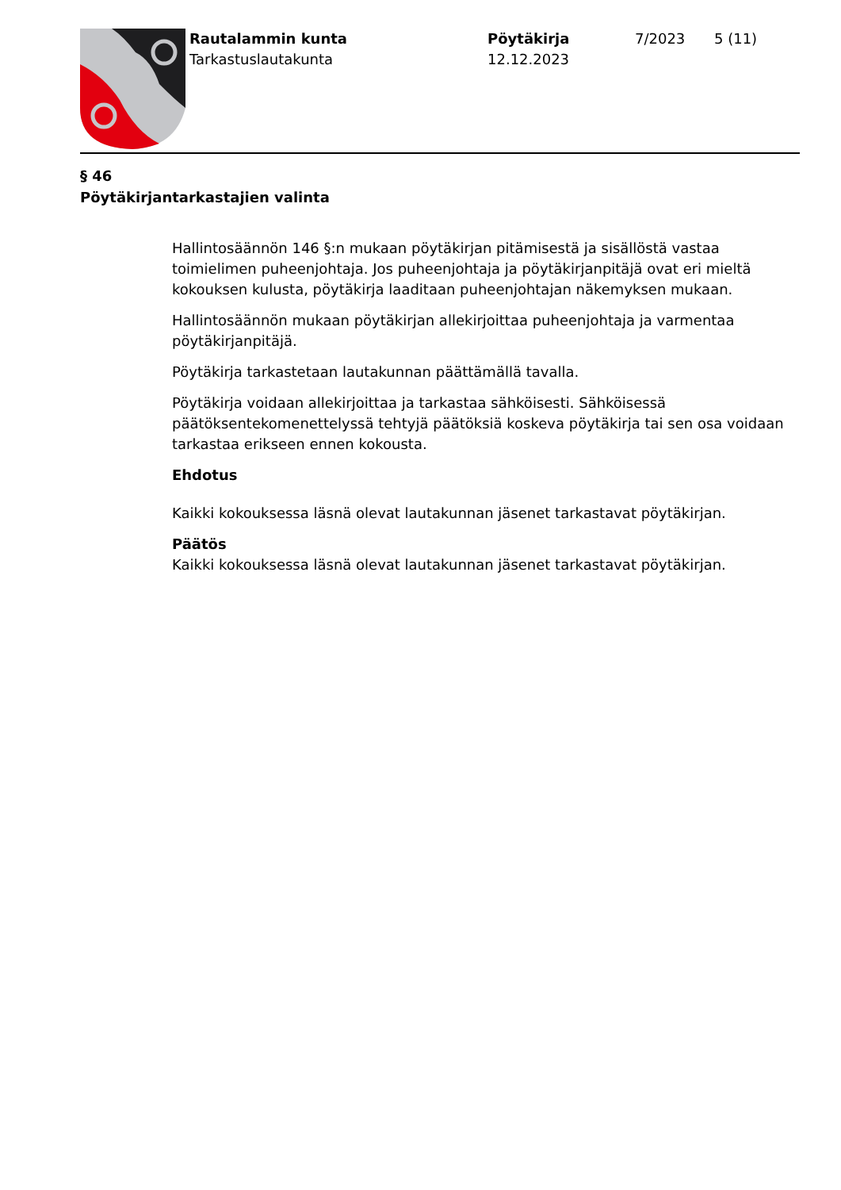Rautalammin kunta
Tarkastuslautakunta
Pöytäkirja
12.12.2023
7/2023 5 (11)
§ 46
Pöytäkirjantarkastajien valinta
Hallintosäännön 146 §:n mukaan pöytäkirjan pitämisestä ja sisällöstä vastaa toimielimen puheenjohtaja. Jos puheenjohtaja ja pöytäkirjanpitäjä ovat eri mieltä kokouksen kulusta, pöytäkirja laaditaan puheenjohtajan näkemyksen mukaan.
Hallintosäännön mukaan pöytäkirjan allekirjoittaa puheenjohtaja ja varmentaa pöytäkirjanpitäjä.
Pöytäkirja tarkastetaan lautakunnan päättämällä tavalla.
Pöytäkirja voidaan allekirjoittaa ja tarkastaa sähköisesti. Sähköisessä päätöksentekomenettelyssä tehtyjä päätöksiä koskeva pöytäkirja tai sen osa voidaan tarkastaa erikseen ennen kokousta.
Ehdotus
Kaikki kokouksessa läsnä olevat lautakunnan jäsenet tarkastavat pöytäkirjan.
Päätös
Kaikki kokouksessa läsnä olevat lautakunnan jäsenet tarkastavat pöytäkirjan.